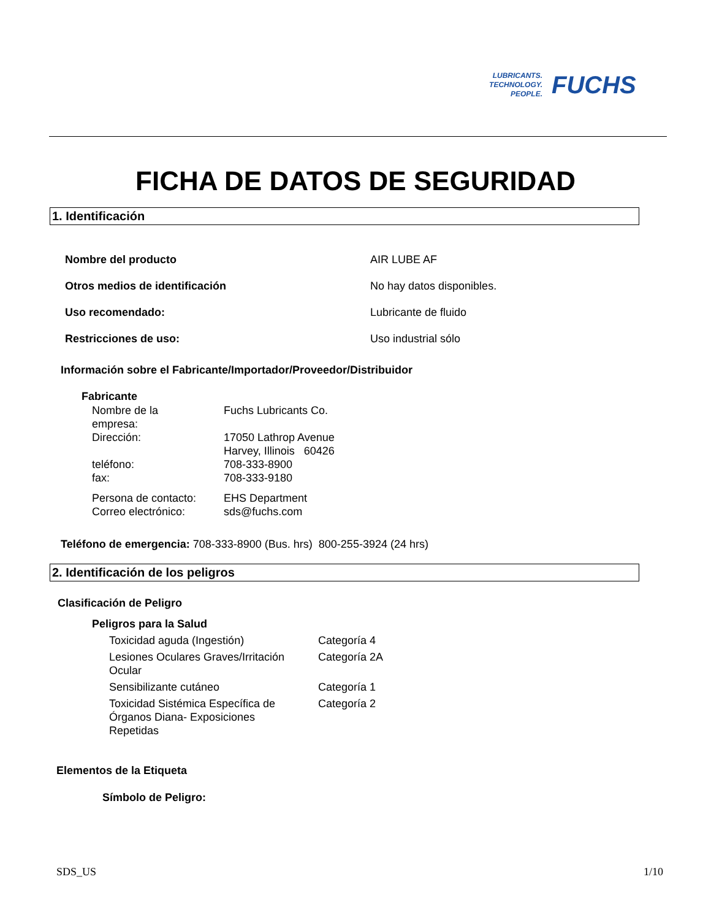LUBRICANTS.
TECHNOLOGY.
PEOPLE.
FUCHS
FICHA DE DATOS DE SEGURIDAD
1. Identificación
| Nombre del producto | AIR LUBE AF |
| Otros medios de identificación | No hay datos disponibles. |
| Uso recomendado: | Lubricante de fluido |
| Restricciones de uso: | Uso industrial sólo |
Información sobre el Fabricante/Importador/Proveedor/Distribuidor
Fabricante
| Nombre de la empresa: | Fuchs Lubricants Co. |
| Dirección: | 17050 Lathrop Avenue Harvey, Illinois 60426 |
| teléfono: | 708-333-8900 |
| fax: | 708-333-9180 |
| Persona de contacto: | EHS Department |
| Correo electrónico: | sds@fuchs.com |
Teléfono de emergencia: 708-333-8900 (Bus. hrs) 800-255-3924 (24 hrs)
2. Identificación de los peligros
Clasificación de Peligro
Peligros para la Salud
| Toxicidad aguda (Ingestión) | Categoría 4 |
| Lesiones Oculares Graves/Irritación Ocular | Categoría 2A |
| Sensibilizante cutáneo | Categoría 1 |
| Toxicidad Sistémica Específica de Órganos Diana- Exposiciones Repetidas | Categoría 2 |
Elementos de la Etiqueta
Símbolo de Peligro:
SDS_US 1/10